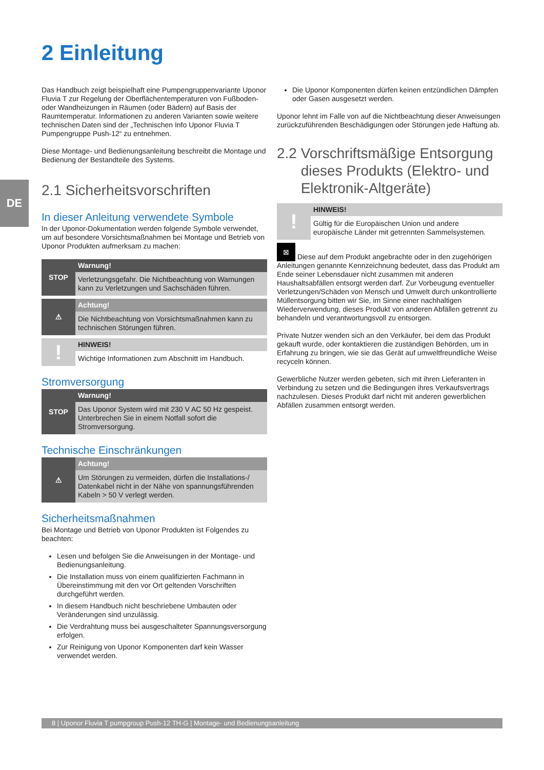2 Einleitung
DE
Das Handbuch zeigt beispielhaft eine Pumpengruppenvariante Uponor Fluvia T zur Regelung der Oberflächentemperaturen von Fußboden- oder Wandheizungen in Räumen (oder Bädern) auf Basis der Raumtemperatur. Informationen zu anderen Varianten sowie weitere technischen Daten sind der „Technischen Info Uponor Fluvia T Pumpengruppe Push-12“ zu entnehmen.
Diese Montage- und Bedienungsanleitung beschreibt die Montage und Bedienung der Bestandteile des Systems.
2.1 Sicherheitsvorschriften
In dieser Anleitung verwendete Symbole
In der Uponor-Dokumentation werden folgende Symbole verwendet, um auf besondere Vorsichtsmaßnahmen bei Montage und Betrieb von Uponor Produkten aufmerksam zu machen:
STOP
Warnung!
Verletzungsgefahr. Die Nichtbeachtung von Warnungen kann zu Verletzungen und Sachschäden führen.
⚠
Achtung!
Die Nichtbeachtung von Vorsichtsmaßnahmen kann zu technischen Störungen führen.
!
HINWEIS!
Wichtige Informationen zum Abschnitt im Handbuch.
Stromversorgung
STOP
Warnung!
Das Uponor System wird mit 230 V AC 50 Hz gespeist. Unterbrechen Sie in einem Notfall sofort die Stromversorgung.
Technische Einschränkungen
⚠
Achtung!
Um Störungen zu vermeiden, dürfen die Installations-/ Datenkabel nicht in der Nähe von spannungsführenden Kabeln > 50 V verlegt werden.
Sicherheitsmaßnahmen
Bei Montage und Betrieb von Uponor Produkten ist Folgendes zu beachten:
Lesen und befolgen Sie die Anweisungen in der Montage- und Bedienungsanleitung.
Die Installation muss von einem qualifizierten Fachmann in Übereinstimmung mit den vor Ort geltenden Vorschriften durchgeführt werden.
In diesem Handbuch nicht beschriebene Umbauten oder Veränderungen sind unzulässig.
Die Verdrahtung muss bei ausgeschalteter Spannungsversorgung erfolgen.
Zur Reinigung von Uponor Komponenten darf kein Wasser verwendet werden.
Die Uponor Komponenten dürfen keinen entzündlichen Dämpfen oder Gasen ausgesetzt werden.
Uponor lehnt im Falle von auf die Nichtbeachtung dieser Anweisungen zurückzuführenden Beschädigungen oder Störungen jede Haftung ab.
2.2 Vorschriftsmäßige Entsorgung
dieses Produkts (Elektro- und
Elektronik-Altgeräte)
!
HINWEIS!
Gültig für die Europäischen Union und andere europäische Länder mit getrennten Sammelsystemen.
⊠ Diese auf dem Produkt angebrachte oder in den zugehörigen Anleitungen genannte Kennzeichnung bedeutet, dass das Produkt am Ende seiner Lebensdauer nicht zusammen mit anderen Haushaltsabfällen entsorgt werden darf. Zur Vorbeugung eventueller Verletzungen/Schäden von Mensch und Umwelt durch unkontrollierte Müllentsorgung bitten wir Sie, im Sinne einer nachhaltigen Wiederverwendung, dieses Produkt von anderen Abfällen getrennt zu behandeln und verantwortungsvoll zu entsorgen.
Private Nutzer wenden sich an den Verkäufer, bei dem das Produkt gekauft wurde, oder kontaktieren die zuständigen Behörden, um in Erfahrung zu bringen, wie sie das Gerät auf umweltfreundliche Weise recyceln können.
Gewerbliche Nutzer werden gebeten, sich mit ihren Lieferanten in Verbindung zu setzen und die Bedingungen ihres Verkaufsvertrags nachzulesen. Dieses Produkt darf nicht mit anderen gewerblichen Abfällen zusammen entsorgt werden.
8 | Uponor Fluvia T pumpgroup Push-12 TH-G | Montage- und Bedienungsanleitung